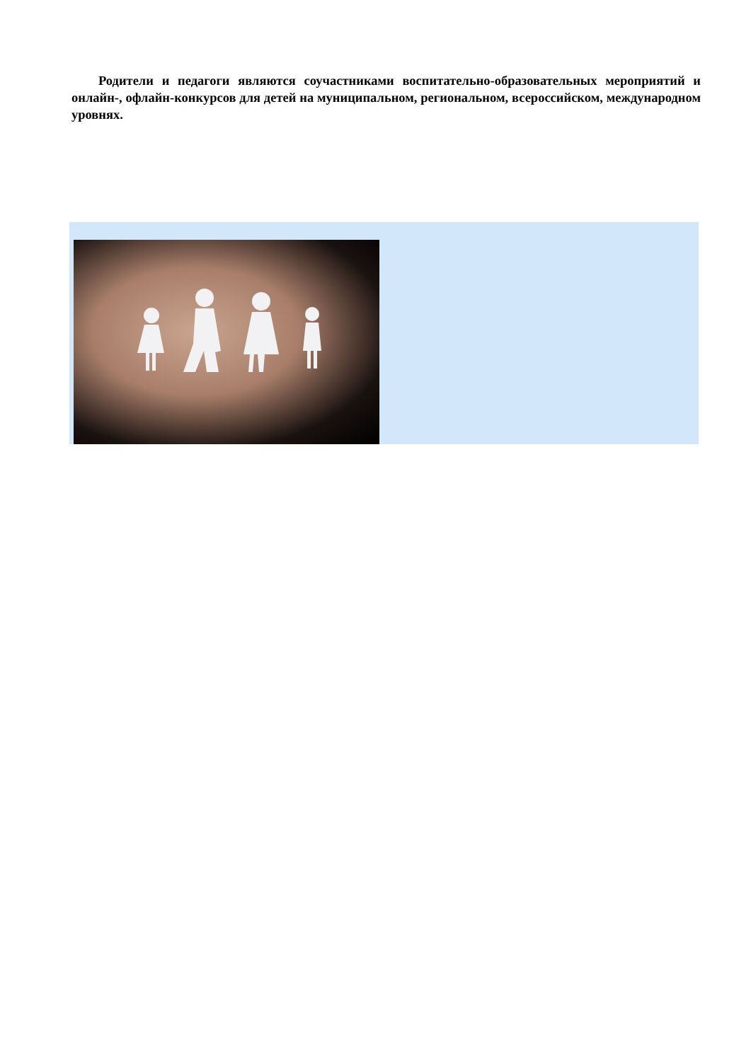Родители и педагоги являются соучастниками воспитательно-образовательных мероприятий и онлайн-, офлайн-конкурсов для детей на муниципальном, региональном, всероссийском, международном уровнях.